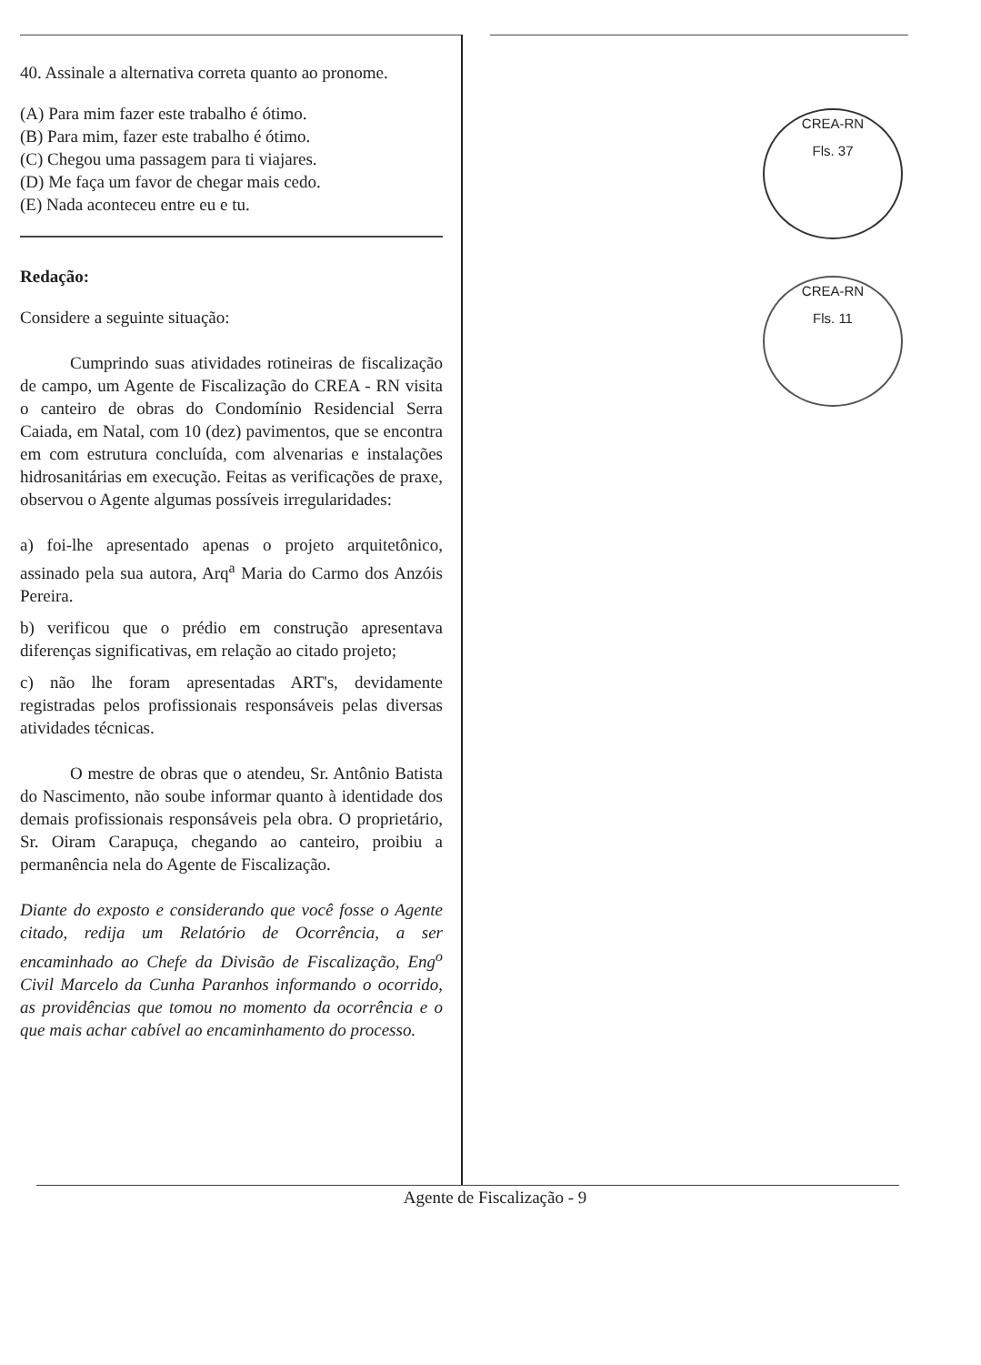40. Assinale a alternativa correta quanto ao pronome.
(A) Para mim fazer este trabalho é ótimo.
(B) Para mim, fazer este trabalho é ótimo.
(C) Chegou uma passagem para ti viajares.
(D) Me faça um favor de chegar mais cedo.
(E) Nada aconteceu entre eu e tu.
Redação:
Considere a seguinte situação:
Cumprindo suas atividades rotineiras de fiscalização de campo, um Agente de Fiscalização do CREA - RN visita o canteiro de obras do Condomínio Residencial Serra Caiada, em Natal, com 10 (dez) pavimentos, que se encontra em com estrutura concluída, com alvenarias e instalações hidrosanitárias em execução. Feitas as verificações de praxe, observou o Agente algumas possíveis irregularidades:
a) foi-lhe apresentado apenas o projeto arquitetônico, assinado pela sua autora, Arq<sup>a</sup> Maria do Carmo dos Anzóis Pereira.
b) verificou que o prédio em construção apresentava diferenças significativas, em relação ao citado projeto;
c) não lhe foram apresentadas ART's, devidamente registradas pelos profissionais responsáveis pelas diversas atividades técnicas.
O mestre de obras que o atendeu, Sr. Antônio Batista do Nascimento, não soube informar quanto à identidade dos demais profissionais responsáveis pela obra. O proprietário, Sr. Oiram Carapuça, chegando ao canteiro, proibiu a permanência nela do Agente de Fiscalização.
Diante do exposto e considerando que você fosse o Agente citado, redija um Relatório de Ocorrência, a ser encaminhado ao Chefe da Divisão de Fiscalização, Eng<sup>o</sup> Civil Marcelo da Cunha Paranhos informando o ocorrido, as providências que tomou no momento da ocorrência e o que mais achar cabível ao encaminhamento do processo.
CREA-RN
Fls. 37
CREA-RN
Fls. 11
Agente de Fiscalização - 9